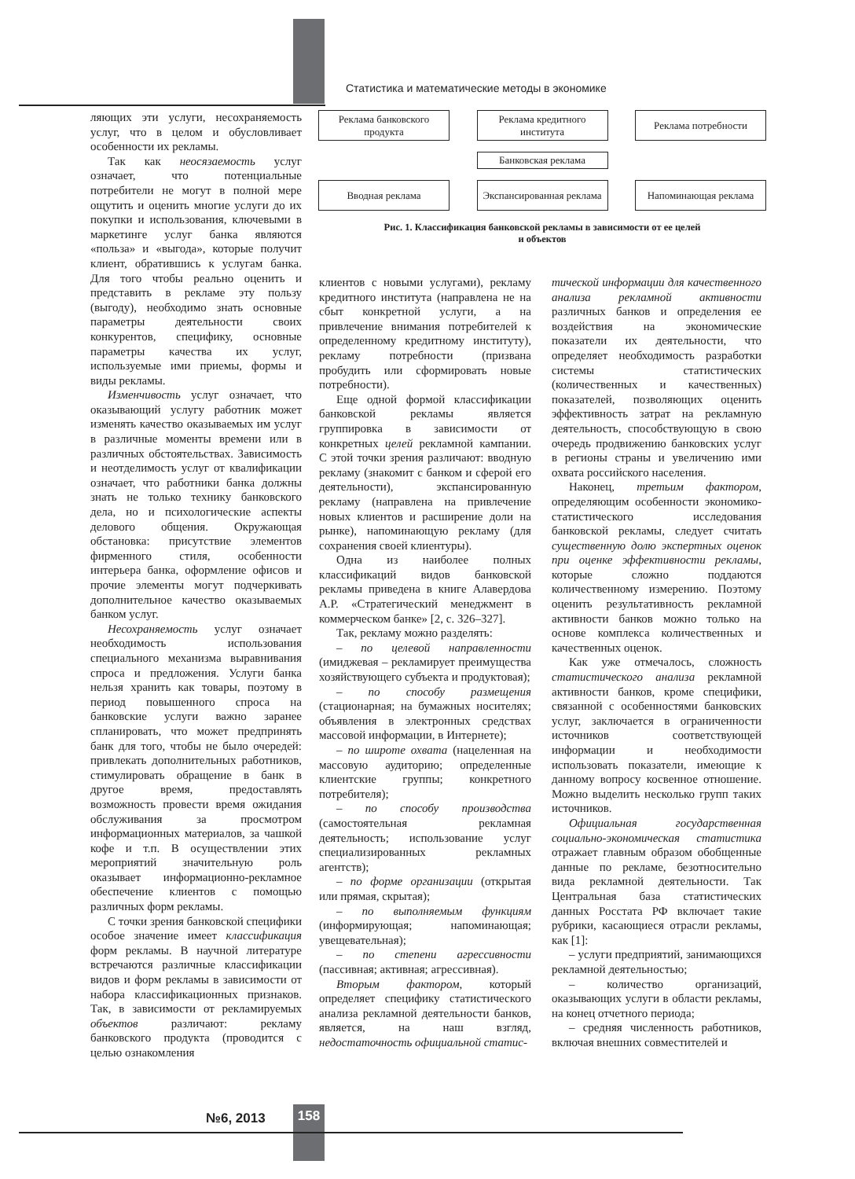Статистика и математические методы в экономике
ляющих эти услуги, несохраняемость услуг, что в целом и обусловливает особенности их рекламы.
Так как неосязаемость услуг означает, что потенциальные потребители не могут в полной мере ощутить и оценить многие услуги до их покупки и использования, ключевыми в маркетинге услуг банка являются «польза» и «выгода», которые получит клиент, обратившись к услугам банка. Для того чтобы реально оценить и представить в рекламе эту пользу (выгоду), необходимо знать основные параметры деятельности своих конкурентов, специфику, основные параметры качества их услуг, используемые ими приемы, формы и виды рекламы.
Изменчивость услуг означает, что оказывающий услугу работник может изменять качество оказываемых им услуг в различные моменты времени или в различных обстоятельствах. Зависимость и неотделимость услуг от квалификации означает, что работники банка должны знать не только технику банковского дела, но и психологические аспекты делового общения. Окружающая обстановка: присутствие элементов фирменного стиля, особенности интерьера банка, оформление офисов и прочие элементы могут подчеркивать дополнительное качество оказываемых банком услуг.
Несохраняемость услуг означает необходимость использования специального механизма выравнивания спроса и предложения. Услуги банка нельзя хранить как товары, поэтому в период повышенного спроса на банковские услуги важно заранее спланировать, что может предпринять банк для того, чтобы не было очередей: привлекать дополнительных работников, стимулировать обращение в банк в другое время, предоставлять возможность провести время ожидания обслуживания за просмотром информационных материалов, за чашкой кофе и т.п. В осуществлении этих мероприятий значительную роль оказывает информационно-рекламное обеспечение клиентов с помощью различных форм рекламы.
С точки зрения банковской специфики особое значение имеет классификация форм рекламы. В научной литературе встречаются различные классификации видов и форм рекламы в зависимости от набора классификационных признаков. Так, в зависимости от рекламируемых объектов различают: рекламу банковского продукта (проводится с целью ознакомления
Реклама банковского продукта
Реклама кредитного института
Реклама потребности
Банковская реклама
Вводная реклама Экспансированная реклама
Напоминающая реклама
Рис. 1. Классификация банковской рекламы в зависимости от ее целей
и объектов
клиентов с новыми услугами), рекламу кредитного института (направлена не на сбыт конкретной услуги, а на привлечение внимания потребителей к определенному кредитному институту), рекламу потребности (призвана пробудить или сформировать новые потребности).
Еще одной формой классификации банковской рекламы является группировка в зависимости от конкретных целей рекламной кампании. С этой точки зрения различают: вводную рекламу (знакомит с банком и сферой его деятельности), экспансированную рекламу (направлена на привлечение новых клиентов и расширение доли на рынке), напоминающую рекламу (для сохранения своей клиентуры).
Одна из наиболее полных классификаций видов банковской рекламы приведена в книге Алавердова А.Р. «Стратегический менеджмент в коммерческом банке» [2, с. 326–327].
Так, рекламу можно разделять:
– по целевой направленности (имиджевая – рекламирует преимущества хозяйствующего субъекта и продуктовая);
– по способу размещения (стационарная; на бумажных носителях; объявления в электронных средствах массовой информации, в Интернете);
– по широте охвата (нацеленная на массовую аудиторию; определенные клиентские группы; конкретного потребителя);
– по способу производства (самостоятельная рекламная деятельность; использование услуг специализированных рекламных агентств);
– по форме организации (открытая или прямая, скрытая);
– по выполняемым функциям (информирующая; напоминающая; увещевательная);
– по степени агрессивности (пассивная; активная; агрессивная).
Вторым фактором, который определяет специфику статистического анализа рекламной деятельности банков, является, на наш взгляд, недостаточность официальной статис-
тической информации для качественного анализа рекламной активности различных банков и определения ее воздействия на экономические показатели их деятельности, что определяет необходимость разработки системы статистических (количественных и качественных) показателей, позволяющих оценить эффективность затрат на рекламную деятельность, способствующую в свою очередь продвижению банковских услуг в регионы страны и увеличению ими охвата российского населения.
Наконец, третьим фактором, определяющим особенности экономико-статистического исследования банковской рекламы, следует считать существенную долю экспертных оценок при оценке эффективности рекламы, которые сложно поддаются количественному измерению. Поэтому оценить результативность рекламной активности банков можно только на основе комплекса количественных и качественных оценок.
Как уже отмечалось, сложность статистического анализа рекламной активности банков, кроме специфики, связанной с особенностями банковских услуг, заключается в ограниченности источников соответствующей информации и необходимости использовать показатели, имеющие к данному вопросу косвенное отношение. Можно выделить несколько групп таких источников.
Официальная государственная социально-экономическая статистика отражает главным образом обобщенные данные по рекламе, безотносительно вида рекламной деятельности. Так Центральная база статистических данных Росстата РФ включает такие рубрики, касающиеся отрасли рекламы, как [1]:
– услуги предприятий, занимающихся рекламной деятельностью;
– количество организаций, оказывающих услуги в области рекламы, на конец отчетного периода;
– средняя численность работников, включая внешних совместителей и
№6, 2013 158